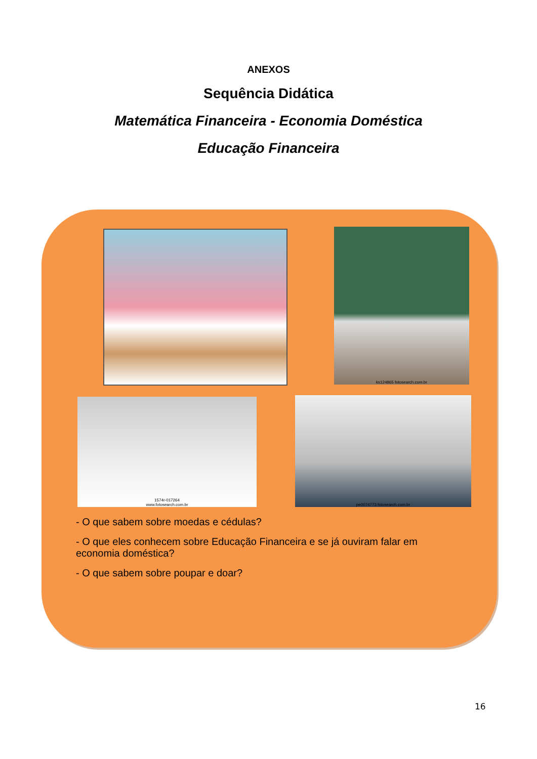ANEXOS
Sequência Didática
Matemática Financeira - Economia Doméstica
Educação Financeira
ks124865 fotosearch.com.br
1574r-017264
www.fotosearch.com.br
pe0074773 fotosearch.com.br
- O que sabem sobre moedas e cédulas?
- O que eles conhecem sobre Educação Financeira e se já ouviram falar em economia doméstica?
- O que sabem sobre poupar e doar?
16